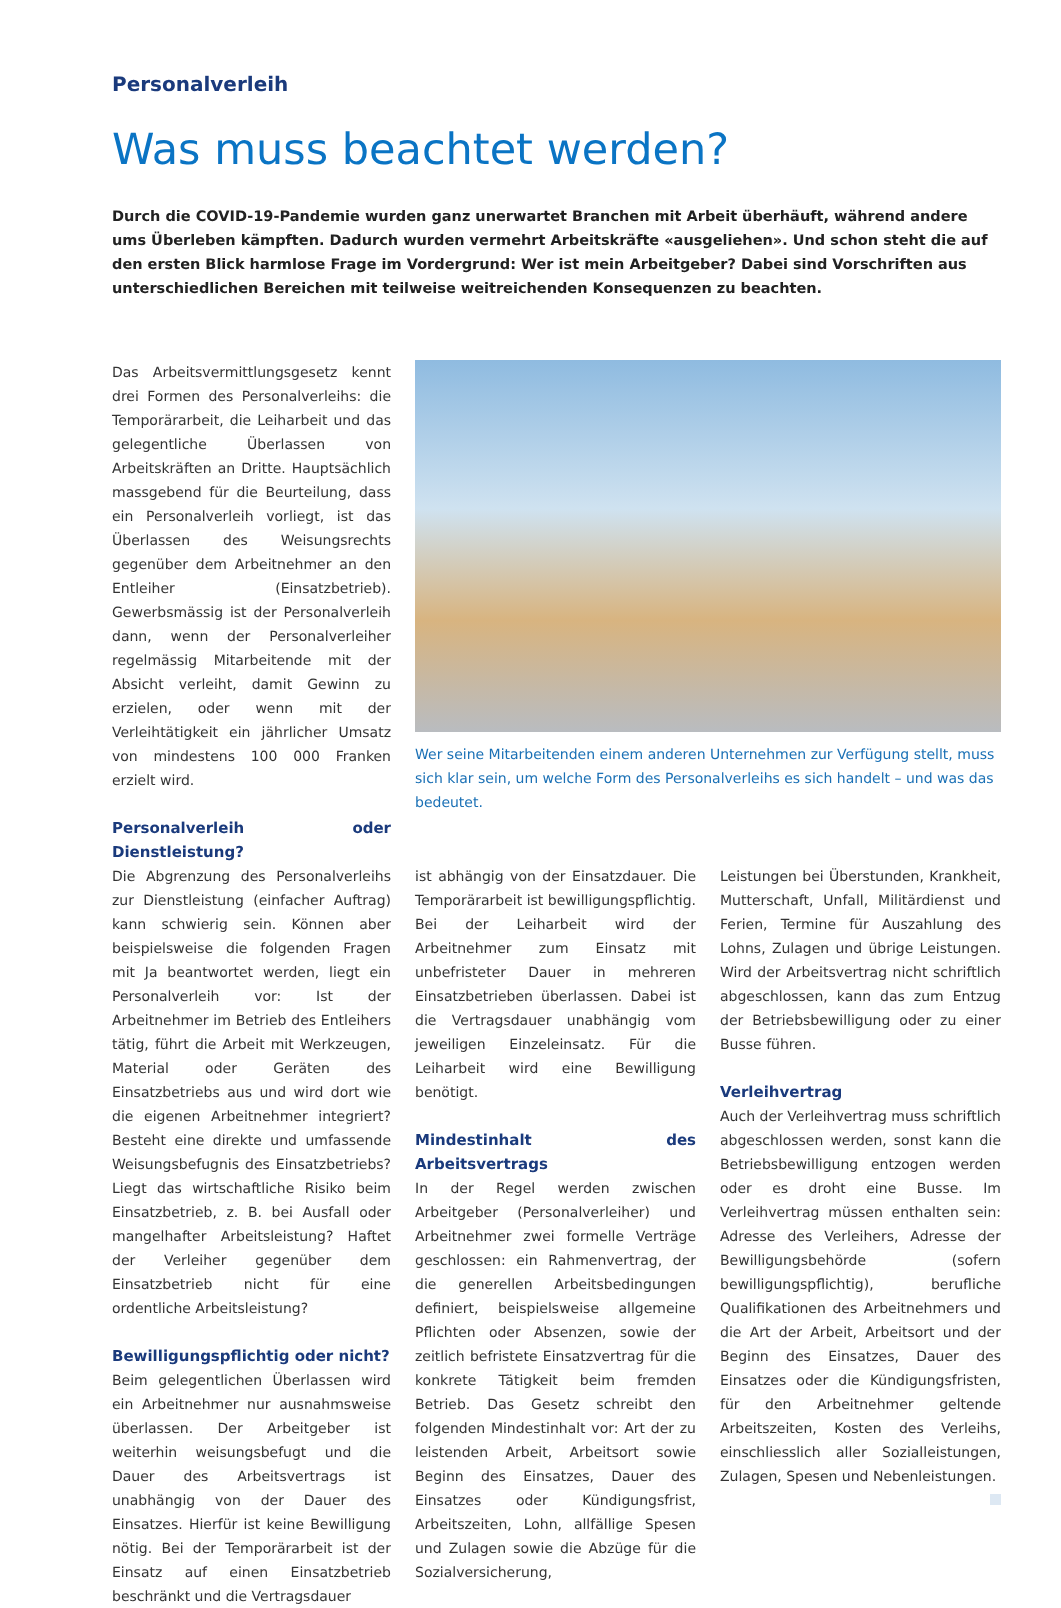Personalverleih
Was muss beachtet werden?
Durch die COVID-19-Pandemie wurden ganz unerwartet Branchen mit Arbeit überhäuft, während andere ums Überleben kämpften. Dadurch wurden vermehrt Arbeitskräfte «ausgeliehen». Und schon steht die auf den ersten Blick harmlose Frage im Vordergrund: Wer ist mein Arbeitgeber? Dabei sind Vorschriften aus unterschiedlichen Bereichen mit teilweise weitreichenden Konsequenzen zu beachten.
Das Arbeitsvermittlungsgesetz kennt drei Formen des Personalverleihs: die Temporärarbeit, die Leiharbeit und das gelegentliche Überlassen von Arbeitskräften an Dritte. Hauptsächlich massgebend für die Beurteilung, dass ein Personalverleih vorliegt, ist das Überlassen des Weisungsrechts gegenüber dem Arbeitnehmer an den Entleiher (Einsatzbetrieb). Gewerbsmässig ist der Personalverleih dann, wenn der Personalverleiher regelmässig Mitarbeitende mit der Absicht verleiht, damit Gewinn zu erzielen, oder wenn mit der Verleihtätigkeit ein jährlicher Umsatz von mindestens 100 000 Franken erzielt wird.
Personalverleih oder Dienstleistung?
Die Abgrenzung des Personalverleihs zur Dienstleistung (einfacher Auftrag) kann schwierig sein. Können aber beispielsweise die folgenden Fragen mit Ja beantwortet werden, liegt ein Personalverleih vor: Ist der Arbeitnehmer im Betrieb des Entleihers tätig, führt die Arbeit mit Werkzeugen, Material oder Geräten des Einsatzbetriebs aus und wird dort wie die eigenen Arbeitnehmer integriert? Besteht eine direkte und umfassende Weisungsbefugnis des Einsatzbetriebs? Liegt das wirtschaftliche Risiko beim Einsatzbetrieb, z. B. bei Ausfall oder mangelhafter Arbeitsleistung? Haftet der Verleiher gegenüber dem Einsatzbetrieb nicht für eine ordentliche Arbeitsleistung?
Bewilligungspflichtig oder nicht?
Beim gelegentlichen Überlassen wird ein Arbeitnehmer nur ausnahmsweise überlassen. Der Arbeitgeber ist weiterhin weisungsbefugt und die Dauer des Arbeitsvertrags ist unabhängig von der Dauer des Einsatzes. Hierfür ist keine Bewilligung nötig. Bei der Temporärarbeit ist der Einsatz auf einen Einsatzbetrieb beschränkt und die Vertragsdauer
Wer seine Mitarbeitenden einem anderen Unternehmen zur Verfügung stellt, muss sich klar sein, um welche Form des Personalverleihs es sich handelt – und was das bedeutet.
ist abhängig von der Einsatzdauer. Die Temporärarbeit ist bewilligungspflichtig. Bei der Leiharbeit wird der Arbeitnehmer zum Einsatz mit unbefristeter Dauer in mehreren Einsatzbetrieben überlassen. Dabei ist die Vertragsdauer unabhängig vom jeweiligen Einzeleinsatz. Für die Leiharbeit wird eine Bewilligung benötigt.
Mindestinhalt des Arbeitsvertrags
In der Regel werden zwischen Arbeitgeber (Personalverleiher) und Arbeitnehmer zwei formelle Verträge geschlossen: ein Rahmenvertrag, der die generellen Arbeitsbedingungen definiert, beispielsweise allgemeine Pflichten oder Absenzen, sowie der zeitlich befristete Einsatzvertrag für die konkrete Tätigkeit beim fremden Betrieb. Das Gesetz schreibt den folgenden Mindestinhalt vor: Art der zu leistenden Arbeit, Arbeitsort sowie Beginn des Einsatzes, Dauer des Einsatzes oder Kündigungsfrist, Arbeitszeiten, Lohn, allfällige Spesen und Zulagen sowie die Abzüge für die Sozialversicherung,
Leistungen bei Überstunden, Krankheit, Mutterschaft, Unfall, Militärdienst und Ferien, Termine für Auszahlung des Lohns, Zulagen und übrige Leistungen. Wird der Arbeitsvertrag nicht schriftlich abgeschlossen, kann das zum Entzug der Betriebsbewilligung oder zu einer Busse führen.
Verleihvertrag
Auch der Verleihvertrag muss schriftlich abgeschlossen werden, sonst kann die Betriebsbewilligung entzogen werden oder es droht eine Busse. Im Verleihvertrag müssen enthalten sein: Adresse des Verleihers, Adresse der Bewilligungsbehörde (sofern bewilligungspflichtig), berufliche Qualifikationen des Arbeitnehmers und die Art der Arbeit, Arbeitsort und der Beginn des Einsatzes, Dauer des Einsatzes oder die Kündigungsfristen, für den Arbeitnehmer geltende Arbeitszeiten, Kosten des Verleihs, einschliesslich aller Sozialleistungen, Zulagen, Spesen und Nebenleistungen.